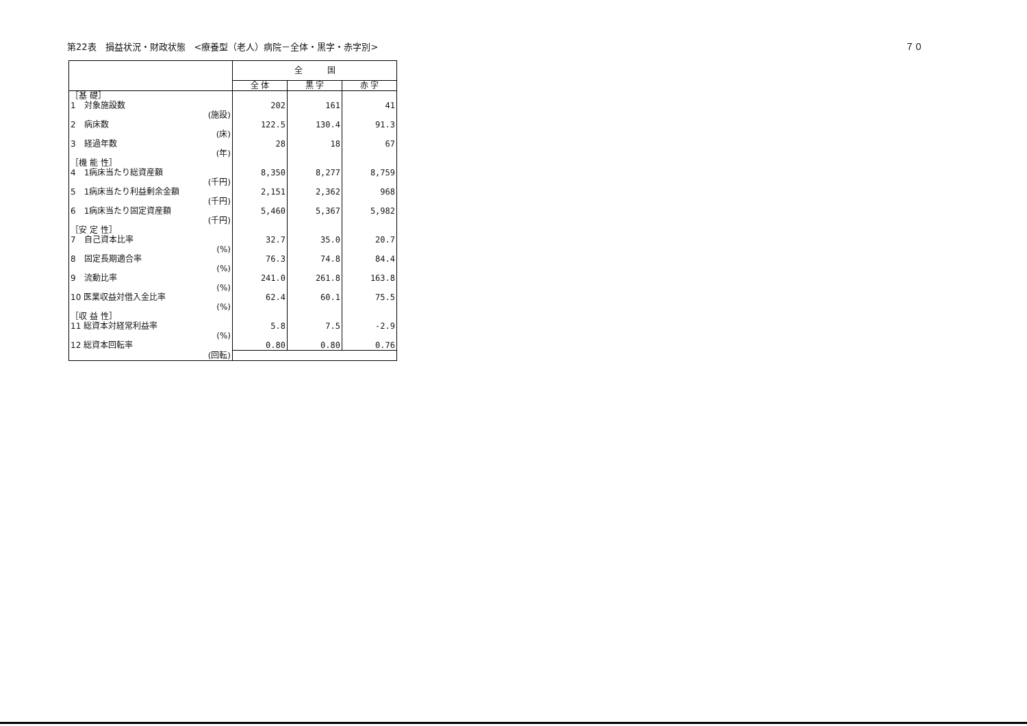第22表　損益状況・財政状態　<療養型（老人）病院－全体・黒字・赤字別> ７０
| | | 全 国 | | |
| | | 全 体 | 黒 字 | 赤 字 |
| ［基 礎］ | | | | |
| 1 対象施設数 | | 202 | 161 | 41 |
| | (施設) | | | |
| 2 病床数 | | 122.5 | 130.4 | 91.3 |
| | (床) | | | |
| 3 経過年数 | | 28 | 18 | 67 |
| | (年) | | | |
| ［機 能 性］ | | | | |
| 4 1病床当たり総資産額 | | 8,350 | 8,277 | 8,759 |
| | (千円) | | | |
| 5 1病床当たり利益剰余金額 | | 2,151 | 2,362 | 968 |
| | (千円) | | | |
| 6 1病床当たり固定資産額 | | 5,460 | 5,367 | 5,982 |
| | (千円) | | | |
| ［安 定 性］ | | | | |
| 7 自己資本比率 | | 32.7 | 35.0 | 20.7 |
| | (%) | | | |
| 8 固定長期適合率 | | 76.3 | 74.8 | 84.4 |
| | (%) | | | |
| 9 流動比率 | | 241.0 | 261.8 | 163.8 |
| | (%) | | | |
| 10 医業収益対借入金比率 | | 62.4 | 60.1 | 75.5 |
| | (%) | | | |
| ［収 益 性］ | | | | |
| 11 総資本対経常利益率 | | 5.8 | 7.5 | -2.9 |
| | (%) | | | |
| 12 総資本回転率 | | 0.80 | 0.80 | 0.76 |
| | (回転) | | | |